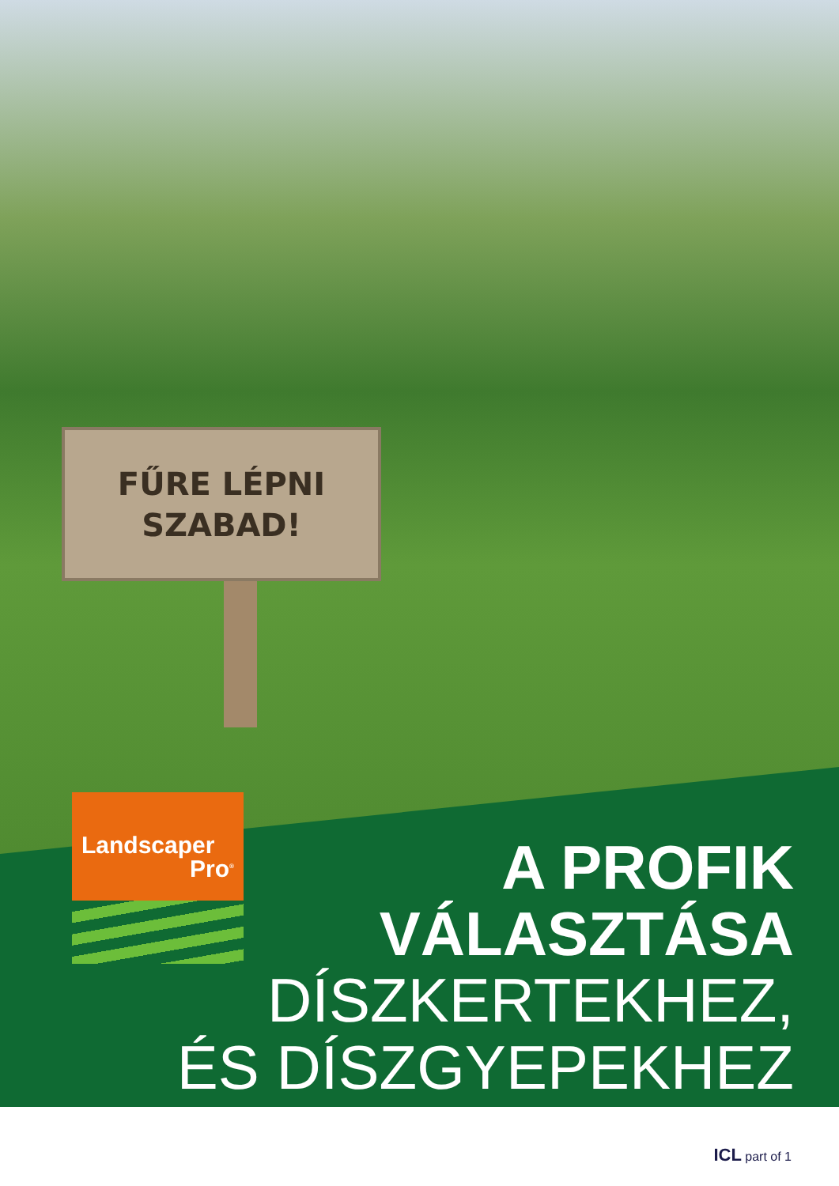FŰRE LÉPNI
SZABAD!
Landscaper
Pro<sup>®</sup>
A PROFIK
VÁLASZTÁSA
DÍSZKERTEKHEZ,
ÉS DÍSZGYEPEKHEZ
ICL part of 1